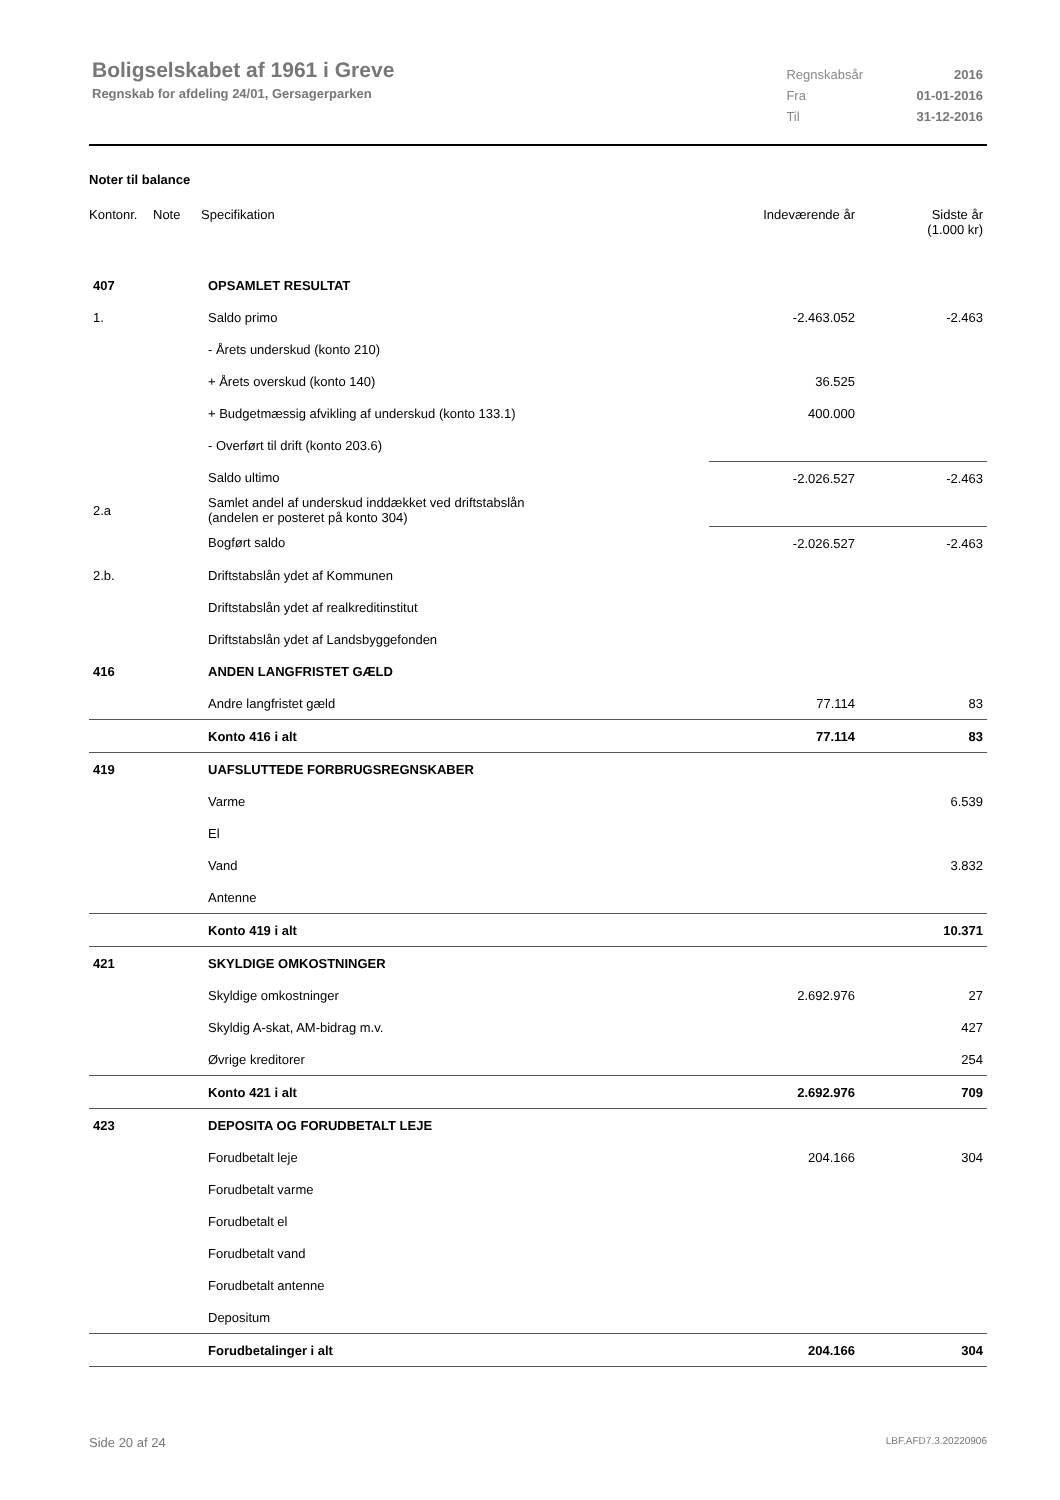Boligselskabet af 1961 i Greve
Regnskab for afdeling 24/01, Gersagerparken
| Regnskabsår | 2016 |
| Fra | 01-01-2016 |
| Til | 31-12-2016 |
Noter til balance
| Kontonr. | Note | Specifikation | Indeværende år | Sidste år (1.000 kr) |
| 407 | OPSAMLET RESULTAT | | |
| 1. | Saldo primo | -2.463.052 | -2.463 |
| | - Årets underskud (konto 210) | | |
| | + Årets overskud (konto 140) | 36.525 | |
| | + Budgetmæssig afvikling af underskud (konto 133.1) | 400.000 | |
| | - Overført til drift (konto 203.6) | | |
| | Saldo ultimo | -2.026.527 | -2.463 |
| 2.a | Samlet andel af underskud inddækket ved driftstabslån (andelen er posteret på konto 304) | | |
| | Bogført saldo | -2.026.527 | -2.463 |
| 2.b. | Driftstabslån ydet af Kommunen | | |
| | Driftstabslån ydet af realkreditinstitut | | |
| | Driftstabslån ydet af Landsbyggefonden | | |
| 416 | ANDEN LANGFRISTET GÆLD | | |
| | Andre langfristet gæld | 77.114 | 83 |
| | Konto 416 i alt | 77.114 | 83 |
| 419 | UAFSLUTTEDE FORBRUGSREGNSKABER | | |
| | Varme | | 6.539 |
| | El | | |
| | Vand | | 3.832 |
| | Antenne | | |
| | Konto 419 i alt | | 10.371 |
| 421 | SKYLDIGE OMKOSTNINGER | | |
| | Skyldige omkostninger | 2.692.976 | 27 |
| | Skyldig A-skat, AM-bidrag m.v. | | 427 |
| | Øvrige kreditorer | | 254 |
| | Konto 421 i alt | 2.692.976 | 709 |
| 423 | DEPOSITA OG FORUDBETALT LEJE | | |
| | Forudbetalt leje | 204.166 | 304 |
| | Forudbetalt varme | | |
| | Forudbetalt el | | |
| | Forudbetalt vand | | |
| | Forudbetalt antenne | | |
| | Depositum | | |
| | Forudbetalinger i alt | 204.166 | 304 |
Side 20 af 24 LBF.AFD7.3.20220906